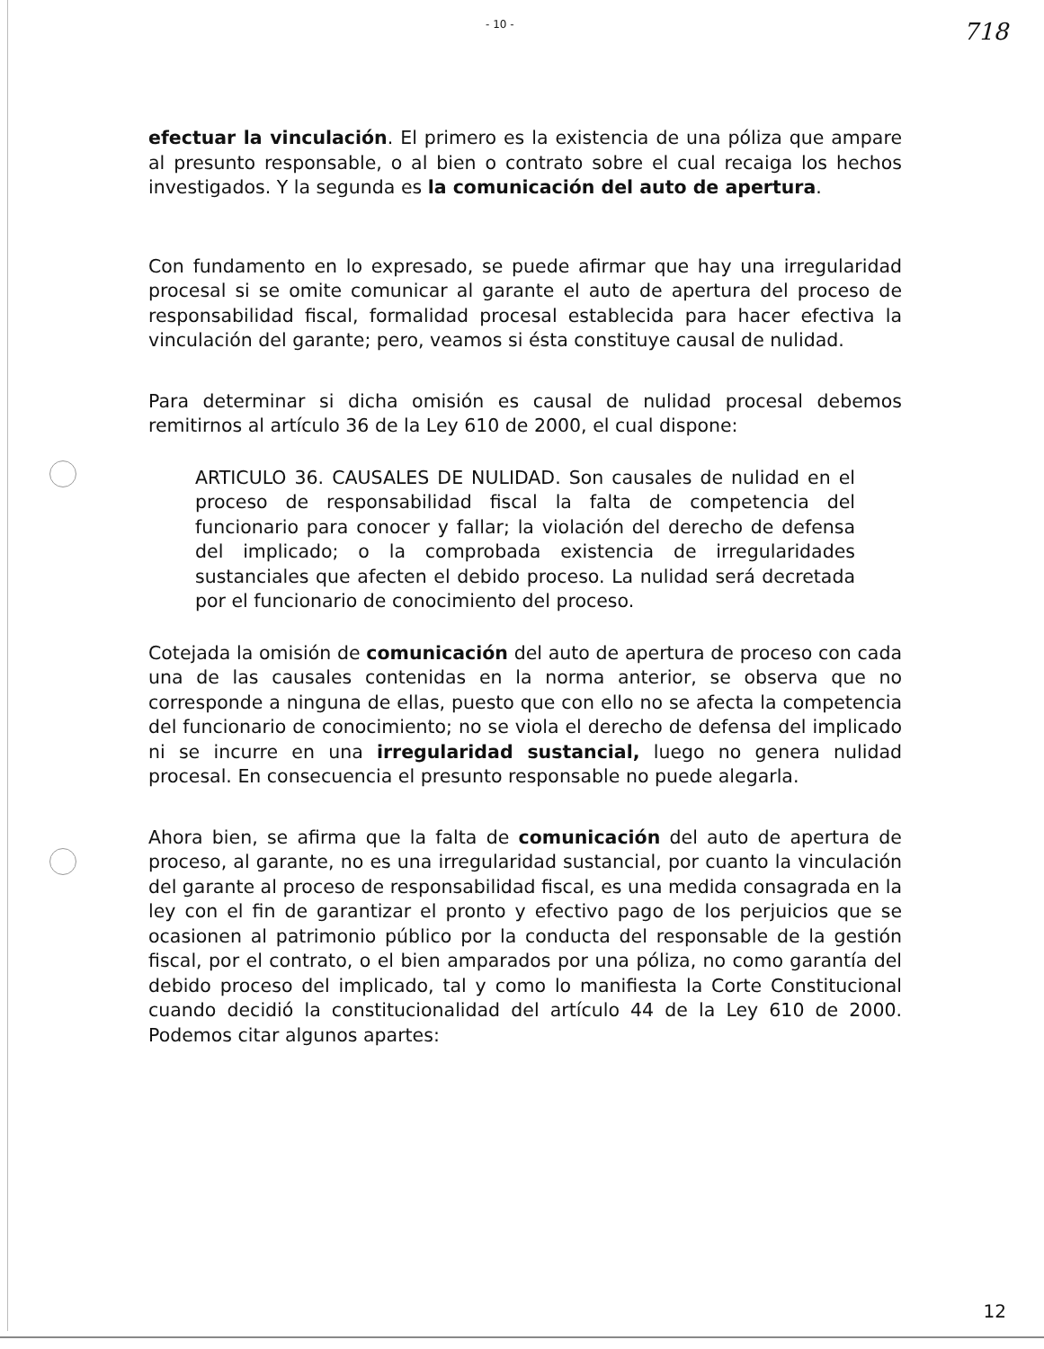- 10 - 718
efectuar la vinculación. El primero es la existencia de una póliza que ampare al presunto responsable, o al bien o contrato sobre el cual recaiga los hechos investigados. Y la segunda es la comunicación del auto de apertura.
Con fundamento en lo expresado, se puede afirmar que hay una irregularidad procesal si se omite comunicar al garante el auto de apertura del proceso de responsabilidad fiscal, formalidad procesal establecida para hacer efectiva la vinculación del garante; pero, veamos si ésta constituye causal de nulidad.
Para determinar si dicha omisión es causal de nulidad procesal debemos remitirnos al artículo 36 de la Ley 610 de 2000, el cual dispone:
ARTICULO 36. CAUSALES DE NULIDAD. Son causales de nulidad en el proceso de responsabilidad fiscal la falta de competencia del funcionario para conocer y fallar; la violación del derecho de defensa del implicado; o la comprobada existencia de irregularidades sustanciales que afecten el debido proceso. La nulidad será decretada por el funcionario de conocimiento del proceso.
Cotejada la omisión de comunicación del auto de apertura de proceso con cada una de las causales contenidas en la norma anterior, se observa que no corresponde a ninguna de ellas, puesto que con ello no se afecta la competencia del funcionario de conocimiento; no se viola el derecho de defensa del implicado ni se incurre en una irregularidad sustancial, luego no genera nulidad procesal. En consecuencia el presunto responsable no puede alegarla.
Ahora bien, se afirma que la falta de comunicación del auto de apertura de proceso, al garante, no es una irregularidad sustancial, por cuanto la vinculación del garante al proceso de responsabilidad fiscal, es una medida consagrada en la ley con el fin de garantizar el pronto y efectivo pago de los perjuicios que se ocasionen al patrimonio público por la conducta del responsable de la gestión fiscal, por el contrato, o el bien amparados por una póliza, no como garantía del debido proceso del implicado, tal y como lo manifiesta la Corte Constitucional cuando decidió la constitucionalidad del artículo 44 de la Ley 610 de 2000. Podemos citar algunos apartes:
12